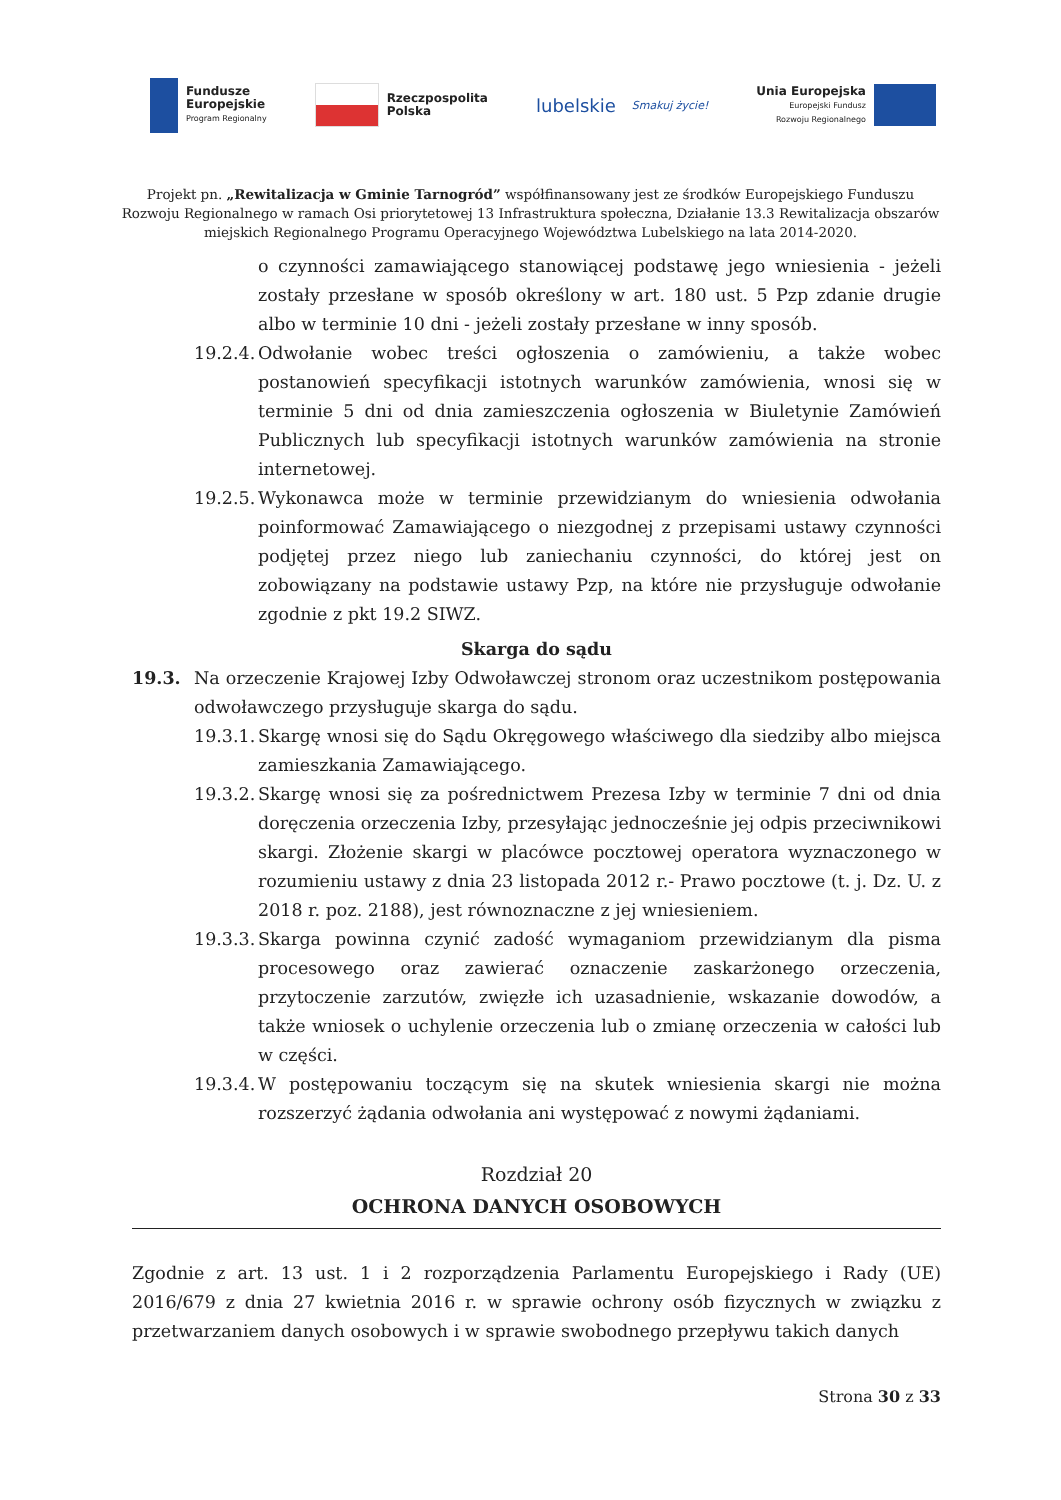Fundusze
Europejskie
Program Regionalny
Rzeczpospolita
Polska
lubelskie
Smakuj życie!
Unia Europejska
Europejski Fundusz
Rozwoju Regionalnego
Projekt pn. „Rewitalizacja w Gminie Tarnogród” współfinansowany jest ze środków Europejskiego Funduszu Rozwoju Regionalnego w ramach Osi priorytetowej 13 Infrastruktura społeczna, Działanie 13.3 Rewitalizacja obszarów miejskich Regionalnego Programu Operacyjnego Województwa Lubelskiego na lata 2014-2020.
o czynności zamawiającego stanowiącej podstawę jego wniesienia - jeżeli zostały przesłane w sposób określony w art. 180 ust. 5 Pzp zdanie drugie albo w terminie 10 dni - jeżeli zostały przesłane w inny sposób.
19.2.4.
Odwołanie wobec treści ogłoszenia o zamówieniu, a także wobec postanowień specyfikacji istotnych warunków zamówienia, wnosi się w terminie 5 dni od dnia zamieszczenia ogłoszenia w Biuletynie Zamówień Publicznych lub specyfikacji istotnych warunków zamówienia na stronie internetowej.
19.2.5.
Wykonawca może w terminie przewidzianym do wniesienia odwołania poinformować Zamawiającego o niezgodnej z przepisami ustawy czynności podjętej przez niego lub zaniechaniu czynności, do której jest on zobowiązany na podstawie ustawy Pzp, na które nie przysługuje odwołanie zgodnie z pkt 19.2 SIWZ.
Skarga do sądu
19.3. Na orzeczenie Krajowej Izby Odwoławczej stronom oraz uczestnikom postępowania odwoławczego przysługuje skarga do sądu.
19.3.1.
Skargę wnosi się do Sądu Okręgowego właściwego dla siedziby albo miejsca zamieszkania Zamawiającego.
19.3.2.
Skargę wnosi się za pośrednictwem Prezesa Izby w terminie 7 dni od dnia doręczenia orzeczenia Izby, przesyłając jednocześnie jej odpis przeciwnikowi skargi. Złożenie skargi w placówce pocztowej operatora wyznaczonego w rozumieniu ustawy z dnia 23 listopada 2012 r.- Prawo pocztowe (t. j. Dz. U. z 2018 r. poz. 2188), jest równoznaczne z jej wniesieniem.
19.3.3.
Skarga powinna czynić zadość wymaganiom przewidzianym dla pisma procesowego oraz zawierać oznaczenie zaskarżonego orzeczenia, przytoczenie zarzutów, zwięzłe ich uzasadnienie, wskazanie dowodów, a także wniosek o uchylenie orzeczenia lub o zmianę orzeczenia w całości lub w części.
19.3.4.
W postępowaniu toczącym się na skutek wniesienia skargi nie można rozszerzyć żądania odwołania ani występować z nowymi żądaniami.
Rozdział 20
OCHRONA DANYCH OSOBOWYCH
Zgodnie z art. 13 ust. 1 i 2 rozporządzenia Parlamentu Europejskiego i Rady (UE) 2016/679 z dnia 27 kwietnia 2016 r. w sprawie ochrony osób fizycznych w związku z przetwarzaniem danych osobowych i w sprawie swobodnego przepływu takich danych
Strona 30 z 33